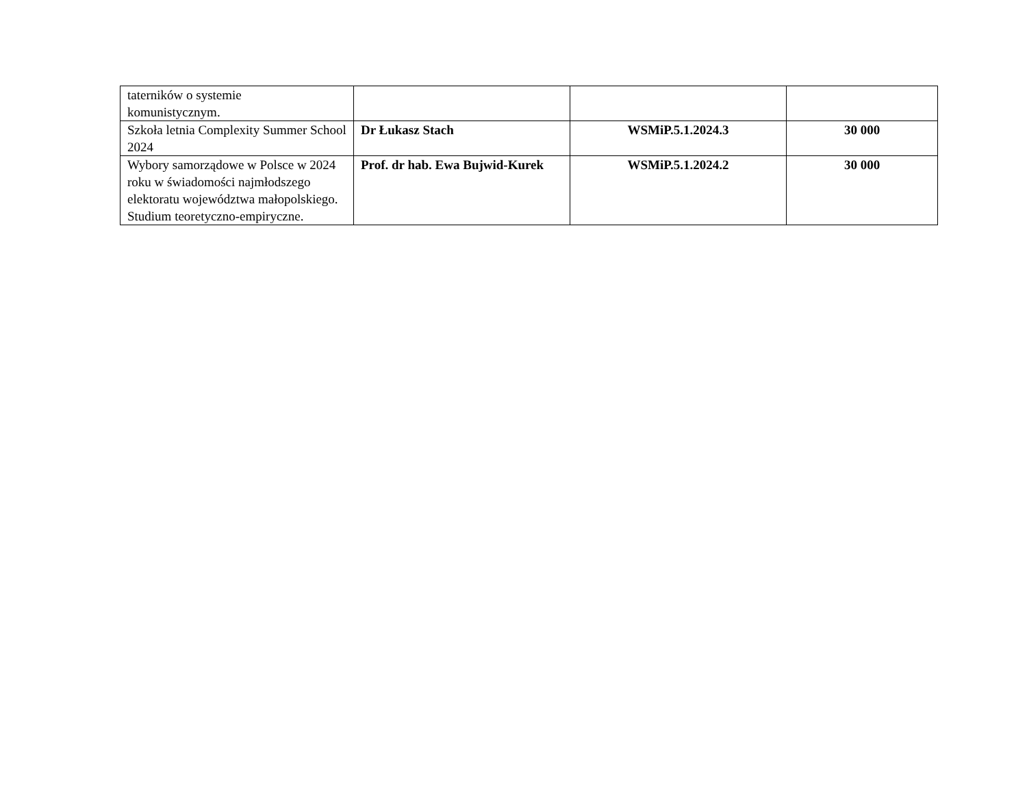| taterników o systemie komunistycznym. | | | |
| Szkoła letnia Complexity Summer School 2024 | Dr Łukasz Stach | WSMiP.5.1.2024.3 | 30 000 |
| Wybory samorządowe w Polsce w 2024 roku w świadomości najmłodszego elektoratu województwa małopolskiego. Studium teoretyczno-empiryczne. | Prof. dr hab. Ewa Bujwid-Kurek | WSMiP.5.1.2024.2 | 30 000 |